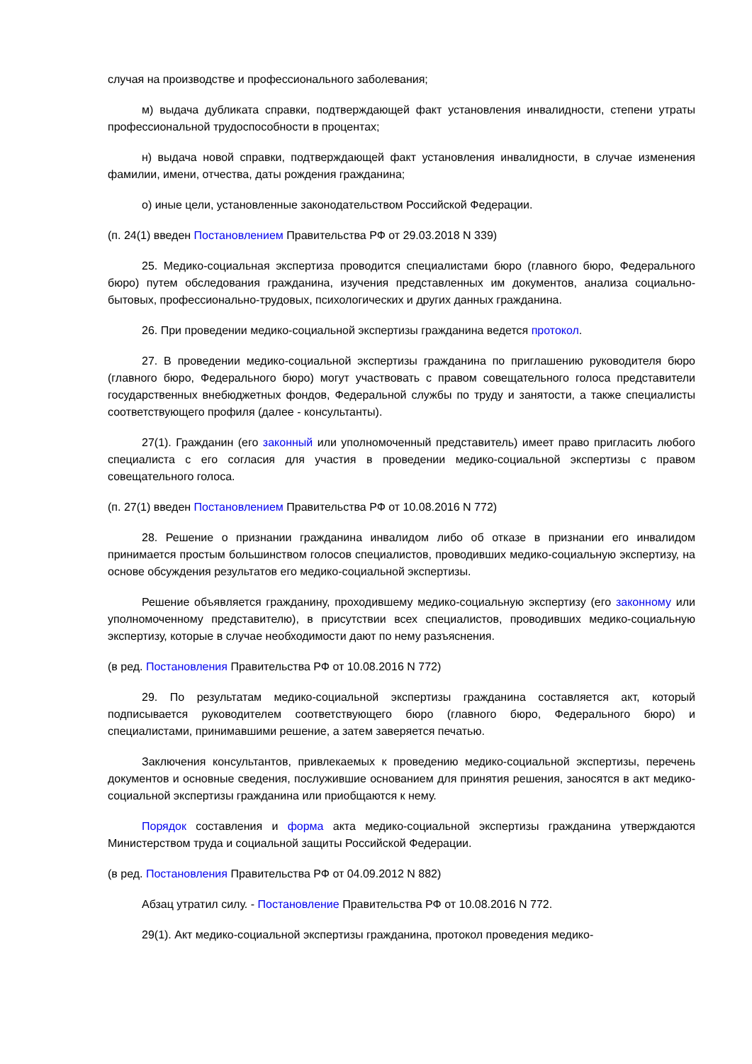случая на производстве и профессионального заболевания;
м) выдача дубликата справки, подтверждающей факт установления инвалидности, степени утраты профессиональной трудоспособности в процентах;
н) выдача новой справки, подтверждающей факт установления инвалидности, в случае изменения фамилии, имени, отчества, даты рождения гражданина;
о) иные цели, установленные законодательством Российской Федерации.
(п. 24(1) введен Постановлением Правительства РФ от 29.03.2018 N 339)
25. Медико-социальная экспертиза проводится специалистами бюро (главного бюро, Федерального бюро) путем обследования гражданина, изучения представленных им документов, анализа социально-бытовых, профессионально-трудовых, психологических и других данных гражданина.
26. При проведении медико-социальной экспертизы гражданина ведется протокол.
27. В проведении медико-социальной экспертизы гражданина по приглашению руководителя бюро (главного бюро, Федерального бюро) могут участвовать с правом совещательного голоса представители государственных внебюджетных фондов, Федеральной службы по труду и занятости, а также специалисты соответствующего профиля (далее - консультанты).
27(1). Гражданин (его законный или уполномоченный представитель) имеет право пригласить любого специалиста с его согласия для участия в проведении медико-социальной экспертизы с правом совещательного голоса.
(п. 27(1) введен Постановлением Правительства РФ от 10.08.2016 N 772)
28. Решение о признании гражданина инвалидом либо об отказе в признании его инвалидом принимается простым большинством голосов специалистов, проводивших медико-социальную экспертизу, на основе обсуждения результатов его медико-социальной экспертизы.
Решение объявляется гражданину, проходившему медико-социальную экспертизу (его законному или уполномоченному представителю), в присутствии всех специалистов, проводивших медико-социальную экспертизу, которые в случае необходимости дают по нему разъяснения.
(в ред. Постановления Правительства РФ от 10.08.2016 N 772)
29. По результатам медико-социальной экспертизы гражданина составляется акт, который подписывается руководителем соответствующего бюро (главного бюро, Федерального бюро) и специалистами, принимавшими решение, а затем заверяется печатью.
Заключения консультантов, привлекаемых к проведению медико-социальной экспертизы, перечень документов и основные сведения, послужившие основанием для принятия решения, заносятся в акт медико-социальной экспертизы гражданина или приобщаются к нему.
Порядок составления и форма акта медико-социальной экспертизы гражданина утверждаются Министерством труда и социальной защиты Российской Федерации.
(в ред. Постановления Правительства РФ от 04.09.2012 N 882)
Абзац утратил силу. - Постановление Правительства РФ от 10.08.2016 N 772.
29(1). Акт медико-социальной экспертизы гражданина, протокол проведения медико-